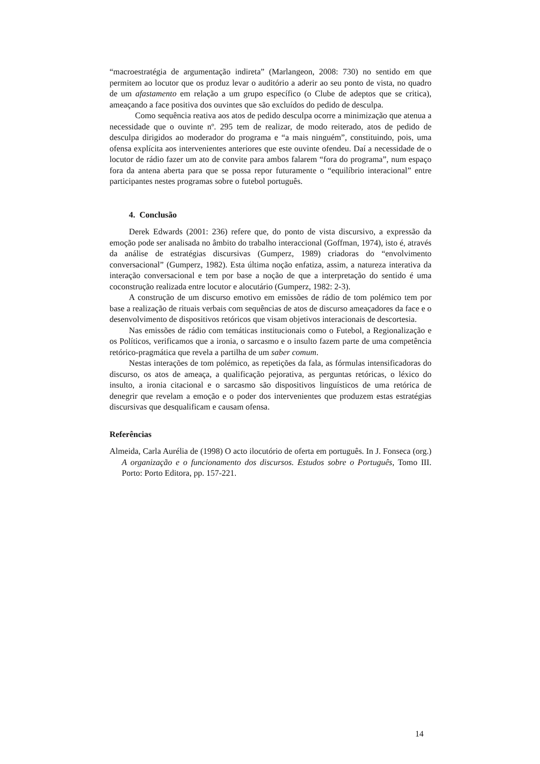“macroestratégia de argumentação indireta” (Marlangeon, 2008: 730) no sentido em que permitem ao locutor que os produz levar o auditório a aderir ao seu ponto de vista, no quadro de um afastamento em relação a um grupo específico (o Clube de adeptos que se critica), ameaçando a face positiva dos ouvintes que são excluídos do pedido de desculpa.
Como sequência reativa aos atos de pedido desculpa ocorre a minimização que atenua a necessidade que o ouvinte nº. 295 tem de realizar, de modo reiterado, atos de pedido de desculpa dirigidos ao moderador do programa e “a mais ninguém”, constituindo, pois, uma ofensa explícita aos intervenientes anteriores que este ouvinte ofendeu. Daí a necessidade de o locutor de rádio fazer um ato de convite para ambos falarem “fora do programa”, num espaço fora da antena aberta para que se possa repor futuramente o “equilíbrio interacional” entre participantes nestes programas sobre o futebol português.
4. Conclusão
Derek Edwards (2001: 236) refere que, do ponto de vista discursivo, a expressão da emoção pode ser analisada no âmbito do trabalho interaccional (Goffman, 1974), isto é, através da análise de estratégias discursivas (Gumperz, 1989) criadoras do “envolvimento conversacional” (Gumperz, 1982). Esta última noção enfatiza, assim, a natureza interativa da interação conversacional e tem por base a noção de que a interpretação do sentido é uma coconstrução realizada entre locutor e alocutário (Gumperz, 1982: 2-3).
A construção de um discurso emotivo em emissões de rádio de tom polémico tem por base a realização de rituais verbais com sequências de atos de discurso ameaçadores da face e o desenvolvimento de dispositivos retóricos que visam objetivos interacionais de descortesia.
Nas emissões de rádio com temáticas institucionais como o Futebol, a Regionalização e os Políticos, verificamos que a ironia, o sarcasmo e o insulto fazem parte de uma competência retórico-pragmática que revela a partilha de um saber comum.
Nestas interações de tom polémico, as repetições da fala, as fórmulas intensificadoras do discurso, os atos de ameaça, a qualificação pejorativa, as perguntas retóricas, o léxico do insulto, a ironia citacional e o sarcasmo são dispositivos linguísticos de uma retórica de denegrir que revelam a emoção e o poder dos intervenientes que produzem estas estratégias discursivas que desqualificam e causam ofensa.
Referências
Almeida, Carla Aurélia de (1998) O acto ilocutório de oferta em português. In J. Fonseca (org.) A organização e o funcionamento dos discursos. Estudos sobre o Português, Tomo III. Porto: Porto Editora, pp. 157-221.
14